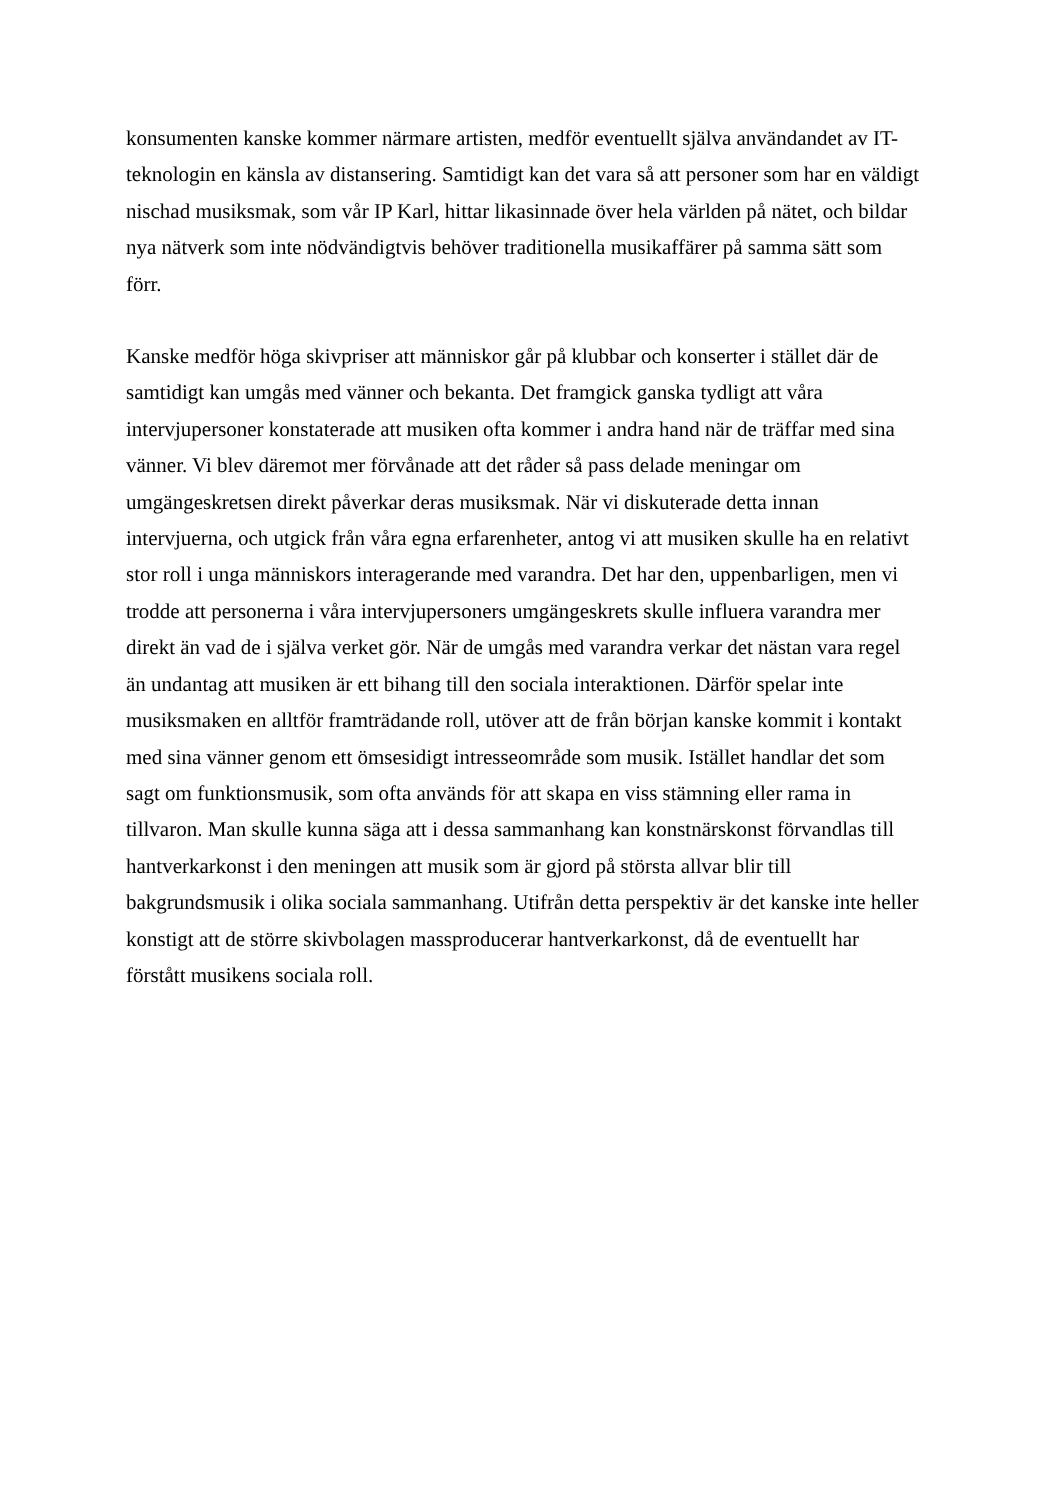konsumenten kanske kommer närmare artisten, medför eventuellt själva användandet av IT-
teknologin en känsla av distansering. Samtidigt kan det vara så att personer som har en väldigt
nischad musiksmak, som vår IP Karl, hittar likasinnade över hela världen på nätet, och bildar
nya nätverk som inte nödvändigtvis behöver traditionella musikaffärer på samma sätt som
förr.
Kanske medför höga skivpriser att människor går på klubbar och konserter i stället där de
samtidigt kan umgås med vänner och bekanta. Det framgick ganska tydligt att våra
intervjupersoner konstaterade att musiken ofta kommer i andra hand när de träffar med sina
vänner. Vi blev däremot mer förvånade att det råder så pass delade meningar om
umgängeskretsen direkt påverkar deras musiksmak. När vi diskuterade detta innan
intervjuerna, och utgick från våra egna erfarenheter, antog vi att musiken skulle ha en relativt
stor roll i unga människors interagerande med varandra. Det har den, uppenbarligen, men vi
trodde att personerna i våra intervjupersoners umgängeskrets skulle influera varandra mer
direkt än vad de i själva verket gör. När de umgås med varandra verkar det nästan vara regel
än undantag att musiken är ett bihang till den sociala interaktionen. Därför spelar inte
musiksmaken en alltför framträdande roll, utöver att de från början kanske kommit i kontakt
med sina vänner genom ett ömsesidigt intresseområde som musik. Istället handlar det som
sagt om funktionsmusik, som ofta används för att skapa en viss stämning eller rama in
tillvaron. Man skulle kunna säga att i dessa sammanhang kan konstnärskonst förvandlas till
hantverkarkonst i den meningen att musik som är gjord på största allvar blir till
bakgrundsmusik i olika sociala sammanhang. Utifrån detta perspektiv är det kanske inte heller
konstigt att de större skivbolagen massproducerar hantverkarkonst, då de eventuellt har
förstått musikens sociala roll.